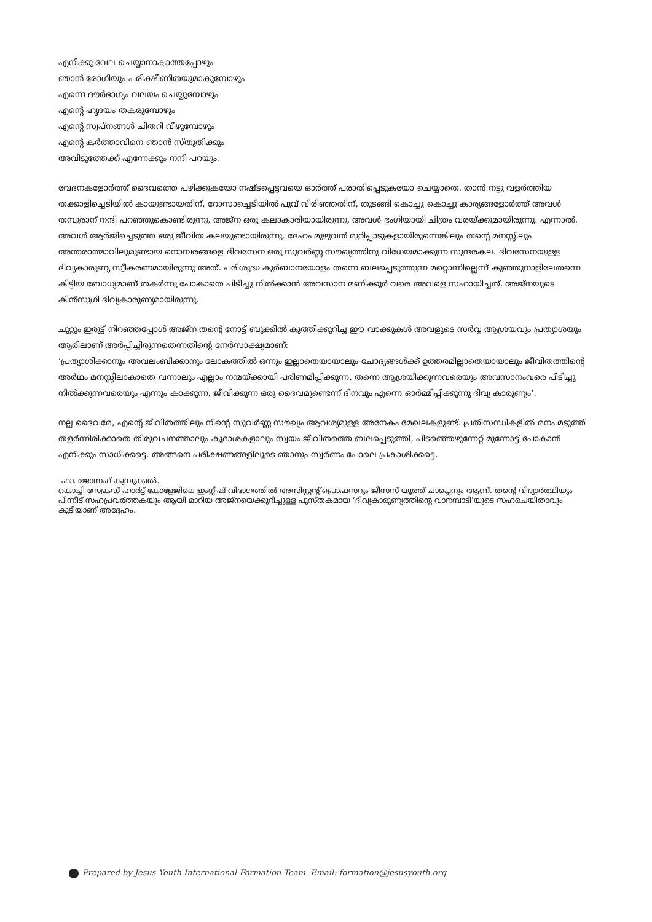എനിക്കു വേല ചെയ്യാനാകാത്തപ്പോഴും
ഞാൻ രോഗിയും പരിക്ഷീണിതയുമാകുമ്പോഴും
എന്നെ ദൗർഭാഗ്യം വലയം ചെയ്യുമ്പോഴും
എന്റെ ഹൃദയം തകരുമ്പോഴും
എന്റെ സ്വപ്നങ്ങൾ ചിതറി വീഴുമ്പോഴും
എന്റെ കർത്താവിനെ ഞാൻ സ്തുതിക്കും
അവിടുത്തേക്ക് എന്നേക്കും നന്ദി പറയും.
വേദനകളോർത്ത് ദൈവത്തെ പഴിക്കുകയോ നഷ്ടപ്പെട്ടവയെ ഓർത്ത് പരാതിപ്പെടുകയോ ചെയ്യാതെ, താൻ നട്ടു വളർത്തിയ തക്കാളിച്ചെടിയിൽ കായുണ്ടായതിന്, റോസാച്ചെടിയിൽ പൂവ് വിരിഞ്ഞതിന്, തുടങ്ങി കൊച്ചു കൊച്ചു കാര്യങ്ങളോർത്ത് അവൾ തമ്പുരാന് നന്ദി പറഞ്ഞുകൊണ്ടിരുന്നു. അജ്ന ഒരു കലാകാരിയായിരുന്നു, അവൾ ഭംഗിയായി ചിത്രം വരയ്ക്കുമായിരുന്നു. എന്നാൽ, അവൾ ആർജിച്ചെടുത്ത ഒരു ജീവിത കലയുണ്ടായിരുന്നു. ദേഹം മുഴുവൻ മുറിപ്പാടുകളായിരുന്നെങ്കിലും തന്റെ മനസ്സിലും അന്തരാത്മാവിലുമുണ്ടായ നൊമ്പരങ്ങളെ ദിവസേന ഒരു സുവർണ്ണ സൗഖ്യത്തിനു വിധേയമാക്കുന്ന സുന്ദരകല. ദിവസേനയുള്ള ദിവ്യകാരുണ്യ സ്വീകരണമായിരുന്നു അത്. പരിശുദ്ധ കുർബാനയോളം തന്നെ ബലപ്പെടുത്തുന്ന മറ്റൊന്നില്ലെന്ന് കുഞ്ഞുനാളിലേതന്നെ കിട്ടിയ ബോധ്യമാണ് തകർന്നു പോകാതെ പിടിച്ചു നിൽക്കാൻ അവസാന മണിക്കൂർ വരെ അവളെ സഹായിച്ചത്. അജ്നയുടെ കിൻസുഗി ദിവ്യകാരുണ്യമായിരുന്നു.
ചുറ്റും ഇരുട്ട് നിറഞ്ഞപ്പോൾ അജ്ന തന്റെ നോട്ട് ബുക്കിൽ കുത്തിക്കുറിച്ച ഈ വാക്കുകൾ അവളുടെ സർവ്വ ആശ്രയവും പ്രത്യാശയും ആരിലാണ് അർപ്പിച്ചിരുന്നതെന്നതിന്റെ നേർസാക്ഷ്യമാണ്:
‘പ്രത്യാശിക്കാനും അവലംബിക്കാനും ലോകത്തിൽ ഒന്നും ഇല്ലാതെയായാലും ചോദ്യങ്ങൾക്ക് ഉത്തരമില്ലാതെയായാലും ജീവിതത്തിന്റെ അർഥം മനസ്സിലാകാതെ വന്നാലും എല്ലാം നന്മയ്ക്കായി പരിണമിപ്പിക്കുന്ന, തന്നെ ആശ്രയിക്കുന്നവരെയും അവസാനംവരെ പിടിച്ചു നിൽക്കുന്നവരെയും എന്നും കാക്കുന്ന, ജീവിക്കുന്ന ഒരു ദൈവമുണ്ടെന്ന് ദിനവും എന്നെ ഓർമ്മിപ്പിക്കുന്നു ദിവ്യ കാരുണ്യം’.
നല്ല ദൈവമേ, എന്റെ ജീവിതത്തിലും നിന്റെ സുവർണ്ണ സൗഖ്യം ആവശ്യമുള്ള അനേകം മേഖലകളുണ്ട്. പ്രതിസന്ധികളിൽ മനം മടുത്ത് തളർന്നിരിക്കാതെ തിരുവചനത്താലും കൂദാശകളാലും സ്വയം ജീവിതത്തെ ബലപ്പെടുത്തി, പിടഞ്ഞെഴുന്നേറ്റ് മുന്നോട്ട് പോകാൻ എനിക്കും സാധിക്കട്ടെ. അങ്ങനെ പരീക്ഷണങ്ങളിലൂടെ ഞാനും സ്വർണം പോലെ പ്രകാശിക്കട്ടെ.
-ഫാ. ജോസഫ് കുമ്പുക്കൽ.
കൊച്ചി സേക്രഡ് ഹാർട്ട് കോളേജിലെ ഇംഗ്ലീഷ് വിഭാഗത്തിൽ അസിസ്റ്റന്റ് പ്രൊഫസറും ജീസസ് യൂത്ത് ചാപ്ലെനും ആണ്. തന്റെ വിദ്യാർത്ഥിയും പിന്നീട് സഹപ്രവർത്തകയും ആയി മാറിയ അജ്നയെക്കുറിച്ചുള്ള പുസ്തകമായ ‘ദിവ്യകാരുണ്യത്തിന്റെ വാനമ്പാടി’യുടെ സഹരചയിതാവും കൂടിയാണ് അദ്ദേഹം.
Prepared by Jesus Youth International Formation Team. Email: formation@jesusyouth.org